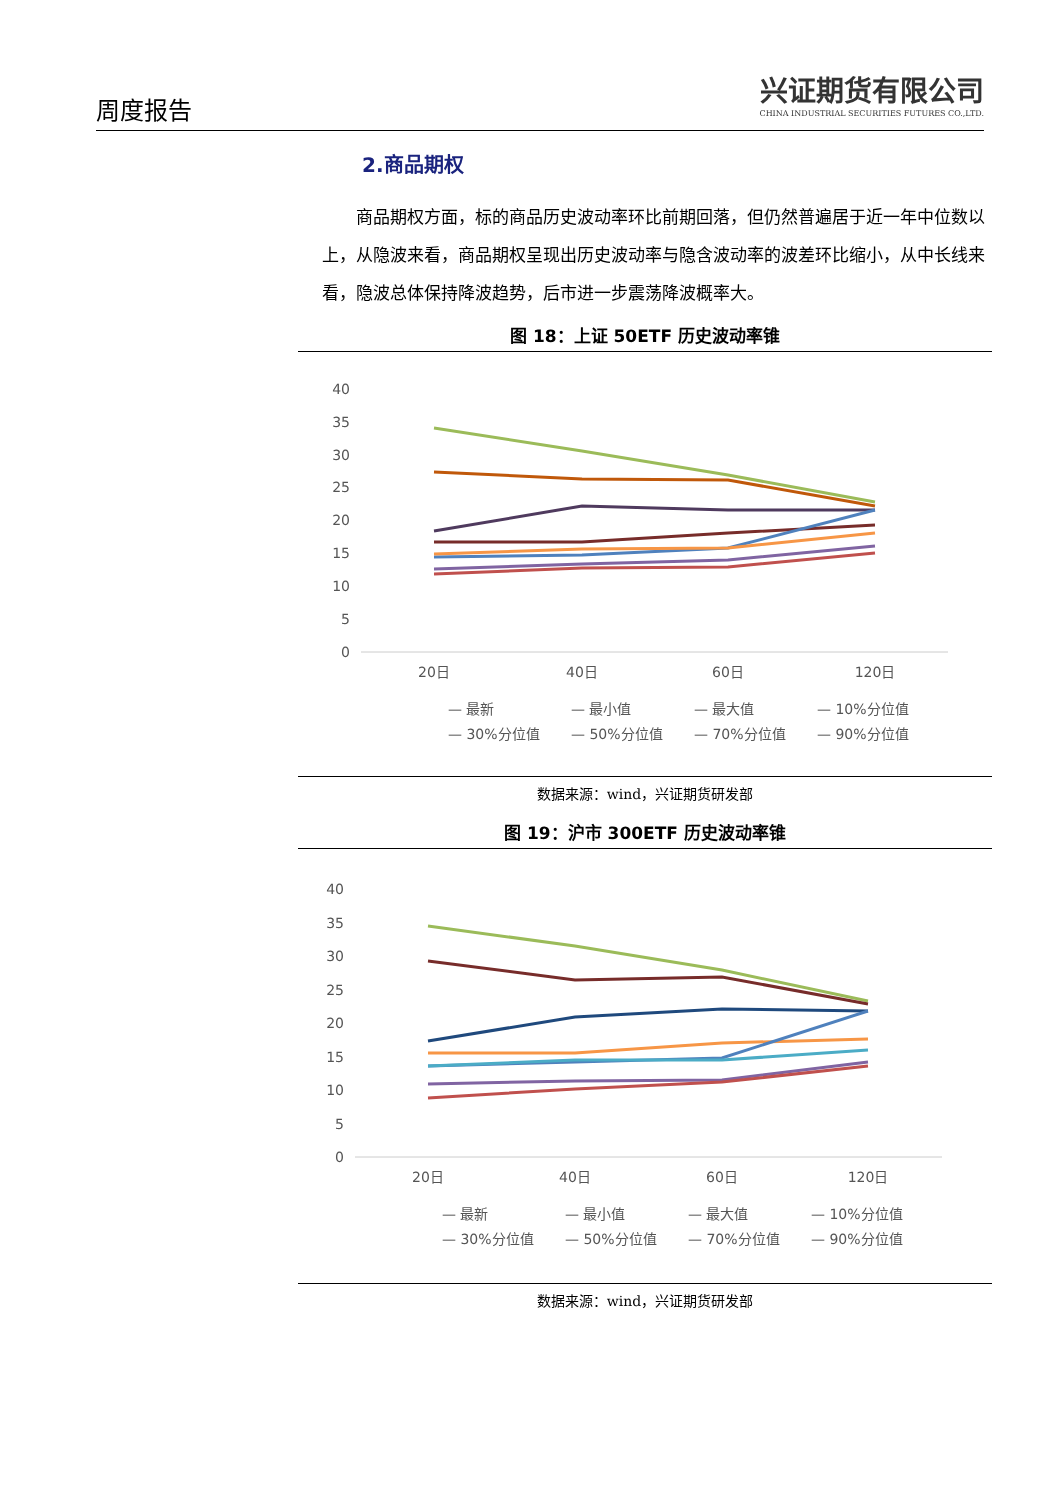周度报告
兴证期货有限公司
CHINA INDUSTRIAL SECURITIES FUTURES CO.,LTD.
2.商品期权
商品期权方面，标的商品历史波动率环比前期回落，但仍然普遍居于近一年中位数以上，从隐波来看，商品期权呈现出历史波动率与隐含波动率的波差环比缩小，从中长线来看，隐波总体保持降波趋势，后市进一步震荡降波概率大。
图 18：上证 50ETF 历史波动率锥
40
35
30
25
20
15
10
5
0
20日
40日
60日
120日
— 最新
— 最小值
— 最大值
— 10%分位值
— 30%分位值
— 50%分位值
— 70%分位值
— 90%分位值
数据来源：wind，兴证期货研发部
图 19：沪市 300ETF 历史波动率锥
40
35
30
25
20
15
10
5
0
20日
40日
60日
120日
— 最新
— 最小值
— 最大值
— 10%分位值
— 30%分位值
— 50%分位值
— 70%分位值
— 90%分位值
数据来源：wind，兴证期货研发部